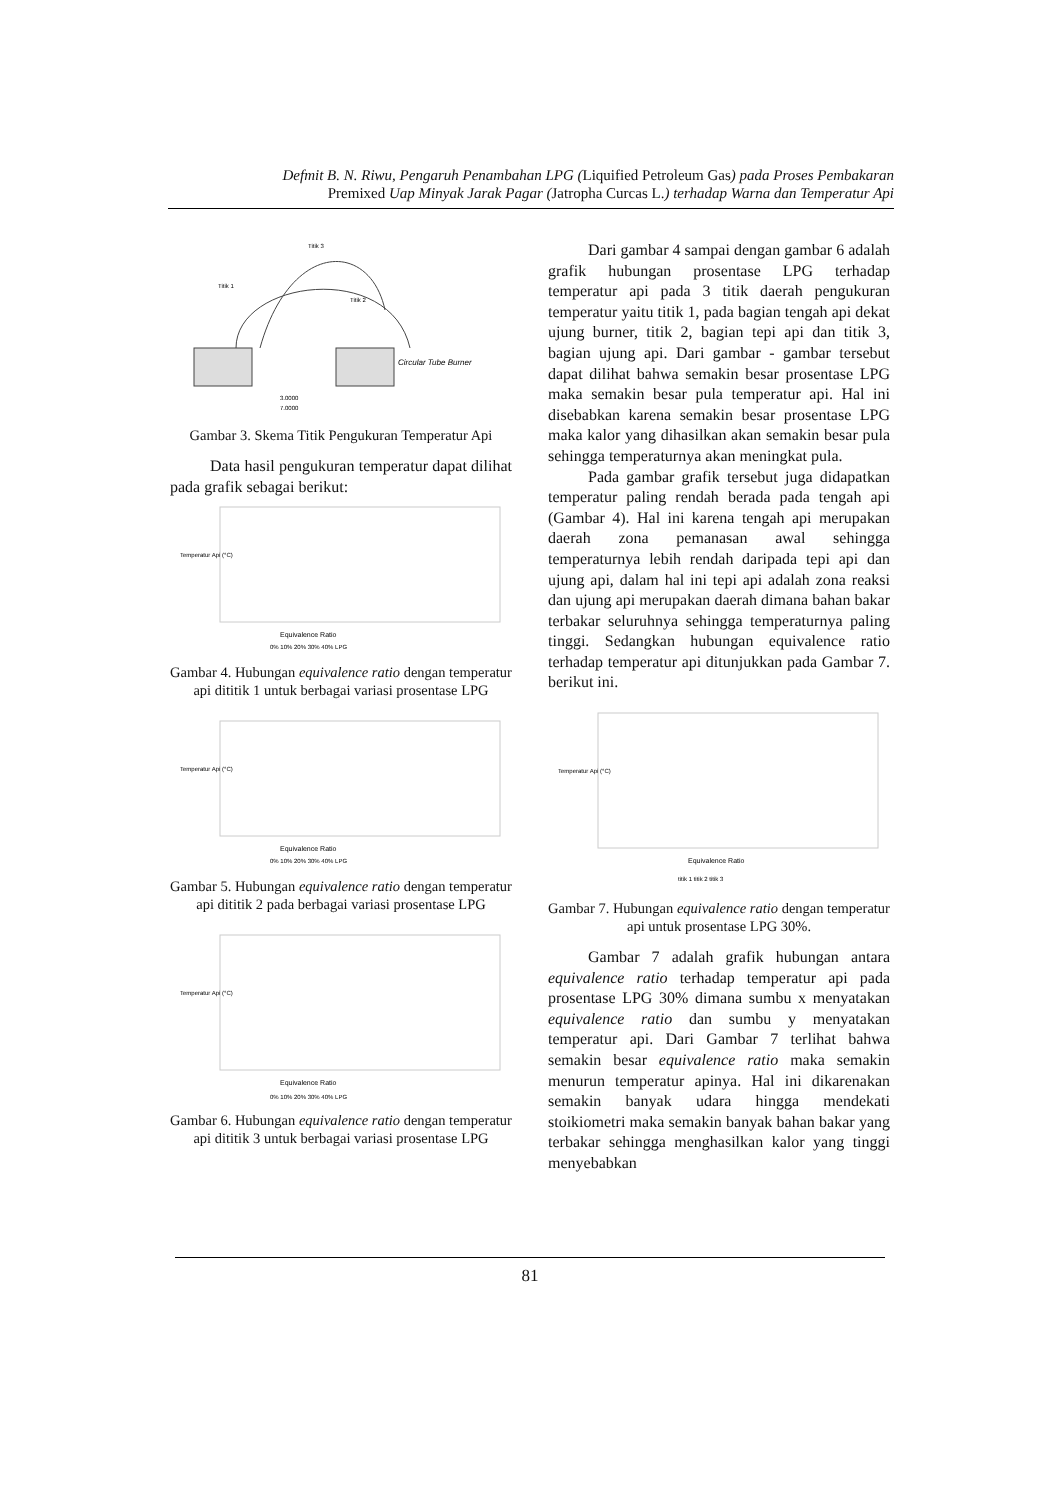Defmit B. N. Riwu, Pengaruh Penambahan LPG (Liquified Petroleum Gas) pada Proses Pembakaran
Premixed Uap Minyak Jarak Pagar (Jatropha Curcas L.) terhadap Warna dan Temperatur Api
Circular Tube Burner
Titik 1
Titik 2
Titik 3
3.0000
7.0000
Gambar 3. Skema Titik Pengukuran Temperatur Api
Data hasil pengukuran temperatur dapat dilihat pada grafik sebagai berikut:
Equivalence Ratio
0% 10% 20% 30% 40% LPG
Temperatur Api (°C)
Gambar 4. Hubungan equivalence ratio dengan temperatur api dititik 1 untuk berbagai variasi prosentase LPG
Equivalence Ratio
0% 10% 20% 30% 40% LPG
Temperatur Api (°C)
Gambar 5. Hubungan equivalence ratio dengan temperatur api dititik 2 pada berbagai variasi prosentase LPG
Equivalence Ratio
0% 10% 20% 30% 40% LPG
Temperatur Api (°C)
Gambar 6. Hubungan equivalence ratio dengan temperatur api dititik 3 untuk berbagai variasi prosentase LPG
Dari gambar 4 sampai dengan gambar 6 adalah grafik hubungan prosentase LPG terhadap temperatur api pada 3 titik daerah pengukuran temperatur yaitu titik 1, pada bagian tengah api dekat ujung burner, titik 2, bagian tepi api dan titik 3, bagian ujung api. Dari gambar - gambar tersebut dapat dilihat bahwa semakin besar prosentase LPG maka semakin besar pula temperatur api. Hal ini disebabkan karena semakin besar prosentase LPG maka kalor yang dihasilkan akan semakin besar pula sehingga temperaturnya akan meningkat pula.
Pada gambar grafik tersebut juga didapatkan temperatur paling rendah berada pada tengah api (Gambar 4). Hal ini karena tengah api merupakan daerah zona pemanasan awal sehingga temperaturnya lebih rendah daripada tepi api dan ujung api, dalam hal ini tepi api adalah zona reaksi dan ujung api merupakan daerah dimana bahan bakar terbakar seluruhnya sehingga temperaturnya paling tinggi. Sedangkan hubungan equivalence ratio terhadap temperatur api ditunjukkan pada Gambar 7. berikut ini.
Equivalence Ratio
titik 1 titik 2 titik 3
Temperatur Api (°C)
Gambar 7. Hubungan equivalence ratio dengan temperatur api untuk prosentase LPG 30%.
Gambar 7 adalah grafik hubungan antara equivalence ratio terhadap temperatur api pada prosentase LPG 30% dimana sumbu x menyatakan equivalence ratio dan sumbu y menyatakan temperatur api. Dari Gambar 7 terlihat bahwa semakin besar equivalence ratio maka semakin menurun temperatur apinya. Hal ini dikarenakan semakin banyak udara hingga mendekati stoikiometri maka semakin banyak bahan bakar yang terbakar sehingga menghasilkan kalor yang tinggi menyebabkan
81